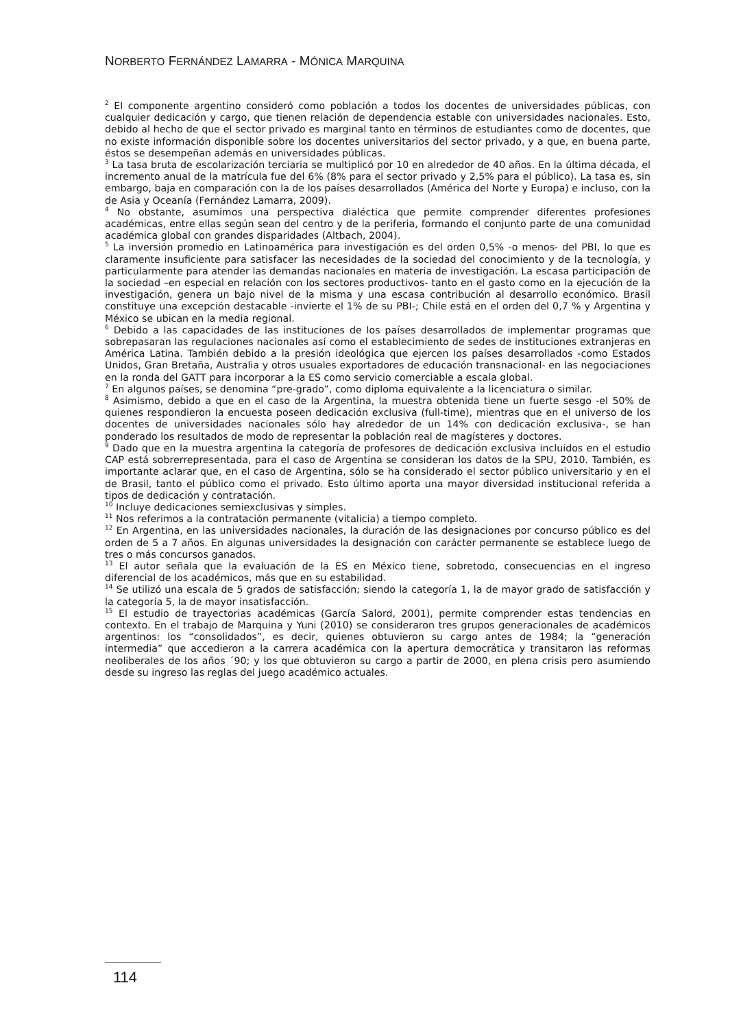NORBERTO FERNÁNDEZ LAMARRA - MÓNICA MARQUINA
<sup>2</sup> El componente argentino consideró como población a todos los docentes de universidades públicas, con cualquier dedicación y cargo, que tienen relación de dependencia estable con universidades nacionales. Esto, debido al hecho de que el sector privado es marginal tanto en términos de estudiantes como de docentes, que no existe información disponible sobre los docentes universitarios del sector privado, y a que, en buena parte, éstos se desempeñan además en universidades públicas.
<sup>3</sup> La tasa bruta de escolarización terciaria se multiplicó por 10 en alrededor de 40 años. En la última década, el incremento anual de la matrícula fue del 6% (8% para el sector privado y 2,5% para el público). La tasa es, sin embargo, baja en comparación con la de los países desarrollados (América del Norte y Europa) e incluso, con la de Asia y Oceanía (Fernández Lamarra, 2009).
<sup>4</sup> No obstante, asumimos una perspectiva dialéctica que permite comprender diferentes profesiones académicas, entre ellas según sean del centro y de la periferia, formando el conjunto parte de una comunidad académica global con grandes disparidades (Altbach, 2004).
<sup>5</sup> La inversión promedio en Latinoamérica para investigación es del orden 0,5% -o menos- del PBI, lo que es claramente insuficiente para satisfacer las necesidades de la sociedad del conocimiento y de la tecnología, y particularmente para atender las demandas nacionales en materia de investigación. La escasa participación de la sociedad –en especial en relación con los sectores productivos- tanto en el gasto como en la ejecución de la investigación, genera un bajo nivel de la misma y una escasa contribución al desarrollo económico. Brasil constituye una excepción destacable -invierte el 1% de su PBI-; Chile está en el orden del 0,7 % y Argentina y México se ubican en la media regional.
<sup>6</sup> Debido a las capacidades de las instituciones de los países desarrollados de implementar programas que sobrepasaran las regulaciones nacionales así como el establecimiento de sedes de instituciones extranjeras en América Latina. También debido a la presión ideológica que ejercen los países desarrollados -como Estados Unidos, Gran Bretaña, Australia y otros usuales exportadores de educación transnacional- en las negociaciones en la ronda del GATT para incorporar a la ES como servicio comerciable a escala global.
<sup>7</sup> En algunos países, se denomina “pre-grado”, como diploma equivalente a la licenciatura o similar.
<sup>8</sup> Asimismo, debido a que en el caso de la Argentina, la muestra obtenida tiene un fuerte sesgo -el 50% de quienes respondieron la encuesta poseen dedicación exclusiva (full-time), mientras que en el universo de los docentes de universidades nacionales sólo hay alrededor de un 14% con dedicación exclusiva-, se han ponderado los resultados de modo de representar la población real de magísteres y doctores.
<sup>9</sup> Dado que en la muestra argentina la categoría de profesores de dedicación exclusiva incluidos en el estudio CAP está sobrerrepresentada, para el caso de Argentina se consideran los datos de la SPU, 2010. También, es importante aclarar que, en el caso de Argentina, sólo se ha considerado el sector público universitario y en el de Brasil, tanto el público como el privado. Esto último aporta una mayor diversidad institucional referida a tipos de dedicación y contratación.
<sup>10</sup> Incluye dedicaciones semiexclusivas y simples.
<sup>11</sup> Nos referimos a la contratación permanente (vitalicia) a tiempo completo.
<sup>12</sup> En Argentina, en las universidades nacionales, la duración de las designaciones por concurso público es del orden de 5 a 7 años. En algunas universidades la designación con carácter permanente se establece luego de tres o más concursos ganados.
<sup>13</sup> El autor señala que la evaluación de la ES en México tiene, sobretodo, consecuencias en el ingreso diferencial de los académicos, más que en su estabilidad.
<sup>14</sup> Se utilizó una escala de 5 grados de satisfacción; siendo la categoría 1, la de mayor grado de satisfacción y la categoría 5, la de mayor insatisfacción.
<sup>15</sup> El estudio de trayectorias académicas (García Salord, 2001), permite comprender estas tendencias en contexto. En el trabajo de Marquina y Yuni (2010) se consideraron tres grupos generacionales de académicos argentinos: los “consolidados”, es decir, quienes obtuvieron su cargo antes de 1984; la “generación intermedia” que accedieron a la carrera académica con la apertura democrática y transitaron las reformas neoliberales de los años ´90; y los que obtuvieron su cargo a partir de 2000, en plena crisis pero asumiendo desde su ingreso las reglas del juego académico actuales.
114